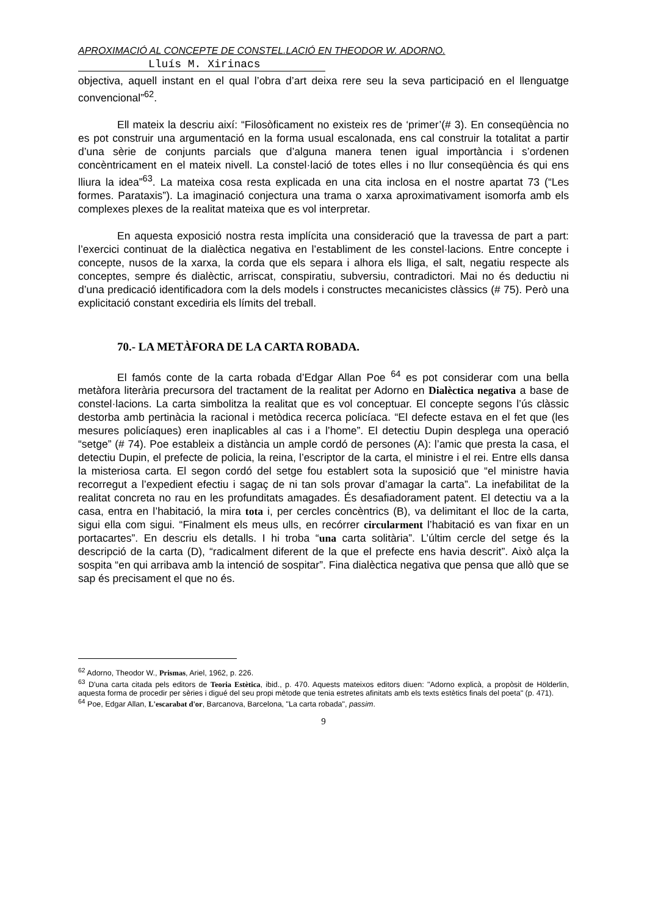APROXIMACIÓ AL CONCEPTE DE CONSTEL.LACIÓ EN THEODOR W. ADORNO.
Lluís M. Xirinacs
objectiva, aquell instant en el qual l’obra d’art deixa rere seu la seva participació en el llenguatge convencional”<sup>62</sup>.
Ell mateix la descriu així: “Filosòficament no existeix res de ‘primer’(# 3). En conseqüència no es pot construir una argumentació en la forma usual escalonada, ens cal construir la totalitat a partir d’una sèrie de conjunts parcials que d’alguna manera tenen igual importància i s’ordenen concèntricament en el mateix nivell. La constel·lació de totes elles i no llur conseqüència és qui ens lliura la idea”<sup>63</sup>. La mateixa cosa resta explicada en una cita inclosa en el nostre apartat 73 (“Les formes. Parataxis”). La imaginació conjectura una trama o xarxa aproximativament isomorfa amb els complexes plexes de la realitat mateixa que es vol interpretar.
En aquesta exposició nostra resta implícita una consideració que la travessa de part a part: l’exercici continuat de la dialèctica negativa en l’establiment de les constel·lacions. Entre concepte i concepte, nusos de la xarxa, la corda que els separa i alhora els lliga, el salt, negatiu respecte als conceptes, sempre és dialèctic, arriscat, conspiratiu, subversiu, contradictori. Mai no és deductiu ni d’una predicació identificadora com la dels models i constructes mecanicistes clàssics (# 75). Però una explicitació constant excediria els límits del treball.
70.- LA METÀFORA DE LA CARTA ROBADA.
El famós conte de la carta robada d’Edgar Allan Poe <sup>64</sup> es pot considerar com una bella metàfora literària precursora del tractament de la realitat per Adorno en Dialèctica negativa a base de constel·lacions. La carta simbolitza la realitat que es vol conceptuar. El concepte segons l’ús clàssic destorba amb pertinàcia la racional i metòdica recerca policíaca. “El defecte estava en el fet que (les mesures policíaques) eren inaplicables al cas i a l’home”. El detectiu Dupin desplega una operació “setge” (# 74). Poe estableix a distància un ample cordó de persones (A): l’amic que presta la casa, el detectiu Dupin, el prefecte de policia, la reina, l’escriptor de la carta, el ministre i el rei. Entre ells dansa la misteriosa carta. El segon cordó del setge fou establert sota la suposició que “el ministre havia recorregut a l’expedient efectiu i sagaç de ni tan sols provar d’amagar la carta”. La inefabilitat de la realitat concreta no rau en les profunditats amagades. És desafiadorament patent. El detectiu va a la casa, entra en l’habitació, la mira tota i, per cercles concèntrics (B), va delimitant el lloc de la carta, sigui ella com sigui. “Finalment els meus ulls, en recórrer circularment l’habitació es van fixar en un portacartes”. En descriu els detalls. I hi troba “una carta solitària”. L’últim cercle del setge és la descripció de la carta (D), “radicalment diferent de la que el prefecte ens havia descrit”. Això alça la sospita “en qui arribava amb la intenció de sospitar”. Fina dialèctica negativa que pensa que allò que se sap és precisament el que no és.
<sup>62</sup> Adorno, Theodor W., Prismas, Ariel, 1962, p. 226.
<sup>63</sup> D'una carta citada pels editors de Teoria Estètica, ibid., p. 470. Aquests mateixos editors diuen: "Adorno explicà, a propòsit de Hölderlin, aquesta forma de procedir per sèries i digué del seu propi mètode que tenia estretes afinitats amb els texts estètics finals del poeta" (p. 471).
<sup>64</sup> Poe, Edgar Allan, L'escarabat d'or, Barcanova, Barcelona, "La carta robada", passim.
9